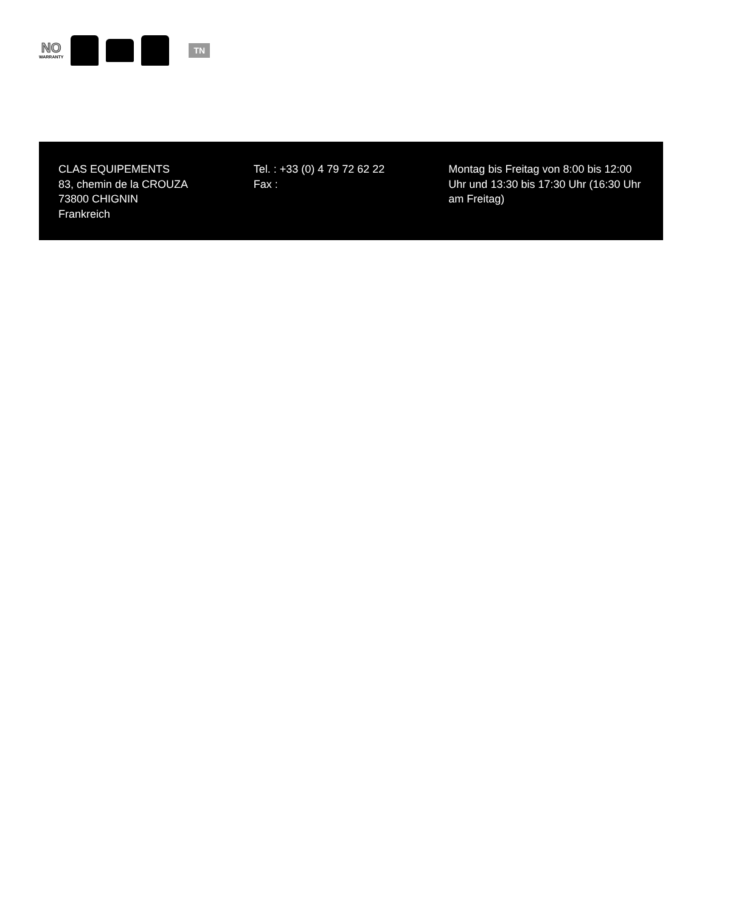NO
WARRANTY
TN
CLAS EQUIPEMENTS
83, chemin de la CROUZA
73800 CHIGNIN
Frankreich
Tel. : +33 (0) 4 79 72 62 22
Fax :
Montag bis Freitag von 8:00 bis 12:00 Uhr und 13:30 bis 17:30 Uhr (16:30 Uhr am Freitag)